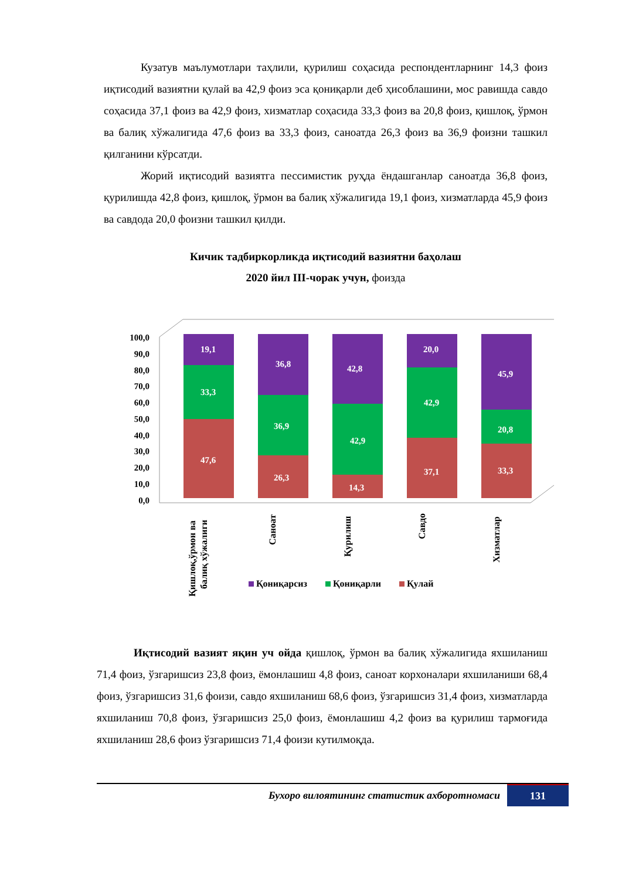Кузатув маълумотлари таҳлили, қурилиш соҳасида респондентларнинг 14,3 фоиз иқтисодий вазиятни қулай ва 42,9 фоиз эса қониқарли деб ҳисоблашини, мос равишда савдо соҳасида 37,1 фоиз ва 42,9 фоиз, хизматлар соҳасида 33,3 фоиз ва 20,8 фоиз, қишлоқ, ўрмон ва балиқ хўжалигида 47,6 фоиз ва 33,3 фоиз, саноатда 26,3 фоиз ва 36,9 фоизни ташкил қилганини кўрсатди.
Жорий иқтисодий вазиятга пессимистик руҳда ёндашганлар саноатда 36,8 фоиз, қурилишда 42,8 фоиз, қишлоқ, ўрмон ва балиқ хўжалигида 19,1 фоиз, хизматларда 45,9 фоиз ва савдода 20,0 фоизни ташкил қилди.
Кичик тадбиркорликда иқтисодий вазиятни баҳолаш
2020 йил III-чорак учун, фоизда
100,0
90,0
80,0
70,0
60,0
50,0
40,0
30,0
20,0
10,0
0,0
47,6
33,3
19,1
26,3
36,9
36,8
14,3
42,9
42,8
37,1
42,9
20,0
33,3
20,8
45,9
Қишлоқ,ўрмон ва
балиқ хўжалиги
Саноат
Қурилиш
Савдо
Хизматлар
Қониқарсиз
Қониқарли
Қулай
Иқтисодий вазият яқин уч ойда қишлоқ, ўрмон ва балиқ хўжалигида яхшиланиш 71,4 фоиз, ўзгаришсиз 23,8 фоиз, ёмонлашиш 4,8 фоиз, саноат корхоналари яхшиланиши 68,4 фоиз, ўзгаришсиз 31,6 фоизи, савдо яхшиланиш 68,6 фоиз, ўзгаришсиз 31,4 фоиз, хизматларда яхшиланиш 70,8 фоиз, ўзгаришсиз 25,0 фоиз, ёмонлашиш 4,2 фоиз ва қурилиш тармоғида яхшиланиш 28,6 фоиз ўзгаришсиз 71,4 фоизи кутилмоқда.
Бухоро вилоятининг статистик ахборотномаси
131